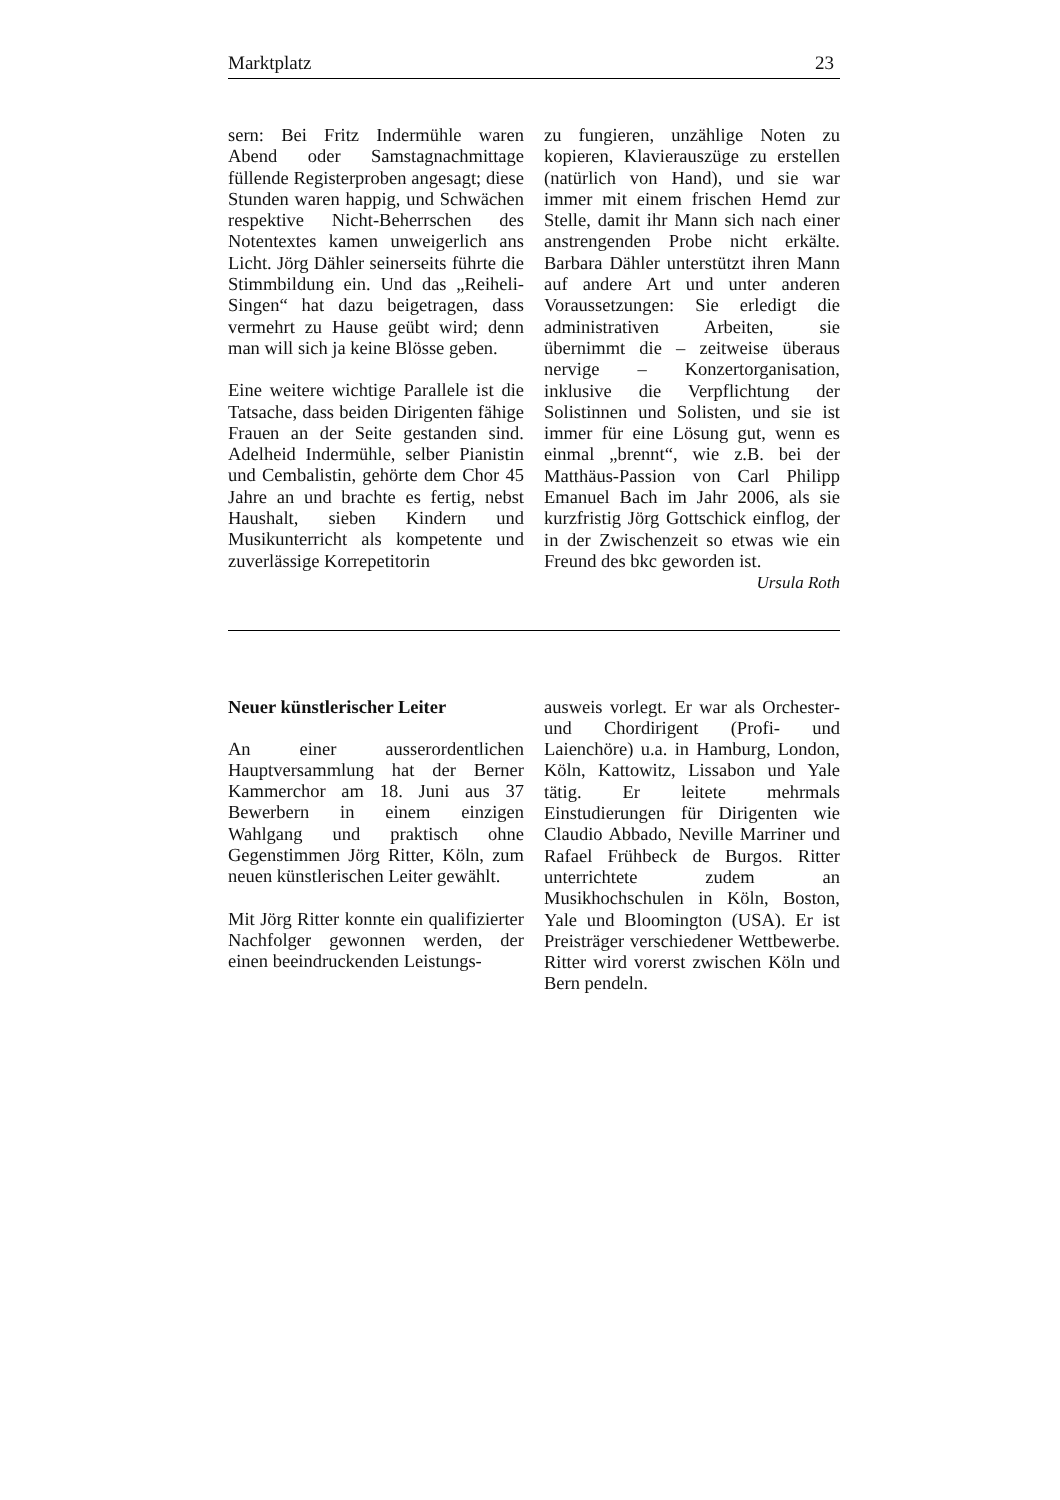Marktplatz 23
sern: Bei Fritz Indermühle waren Abend oder Samstagnachmittage füllende Registerproben angesagt; diese Stunden waren happig, und Schwächen respektive Nicht-Beherrschen des Notentextes kamen unweigerlich ans Licht. Jörg Dähler seinerseits führte die Stimmbildung ein. Und das „Reiheli-Singen“ hat dazu beigetragen, dass vermehrt zu Hause geübt wird; denn man will sich ja keine Blösse geben.
Eine weitere wichtige Parallele ist die Tatsache, dass beiden Dirigenten fähige Frauen an der Seite gestanden sind. Adelheid Indermühle, selber Pianistin und Cembalistin, gehörte dem Chor 45 Jahre an und brachte es fertig, nebst Haushalt, sieben Kindern und Musikunterricht als kompetente und zuverlässige Korrepetitorin
zu fungieren, unzählige Noten zu kopieren, Klavierauszüge zu erstellen (natürlich von Hand), und sie war immer mit einem frischen Hemd zur Stelle, damit ihr Mann sich nach einer anstrengenden Probe nicht erkälte. Barbara Dähler unterstützt ihren Mann auf andere Art und unter anderen Voraussetzungen: Sie erledigt die administrativen Arbeiten, sie übernimmt die – zeitweise überaus nervige – Konzertorganisation, inklusive die Verpflichtung der Solistinnen und Solisten, und sie ist immer für eine Lösung gut, wenn es einmal „brennt“, wie z.B. bei der Matthäus-Passion von Carl Philipp Emanuel Bach im Jahr 2006, als sie kurzfristig Jörg Gottschick einflog, der in der Zwischenzeit so etwas wie ein Freund des bkc geworden ist.
Ursula Roth
Neuer künstlerischer Leiter
An einer ausserordentlichen Hauptversammlung hat der Berner Kammerchor am 18. Juni aus 37 Bewerbern in einem einzigen Wahlgang und praktisch ohne Gegenstimmen Jörg Ritter, Köln, zum neuen künstlerischen Leiter gewählt.
Mit Jörg Ritter konnte ein qualifizierter Nachfolger gewonnen werden, der einen beeindruckenden Leistungs-
ausweis vorlegt. Er war als Orchester- und Chordirigent (Profi- und Laienchöre) u.a. in Hamburg, London, Köln, Kattowitz, Lissabon und Yale tätig. Er leitete mehrmals Einstudierungen für Dirigenten wie Claudio Abbado, Neville Marriner und Rafael Frühbeck de Burgos. Ritter unterrichtete zudem an Musikhochschulen in Köln, Boston, Yale und Bloomington (USA). Er ist Preisträger verschiedener Wettbewerbe. Ritter wird vorerst zwischen Köln und Bern pendeln.